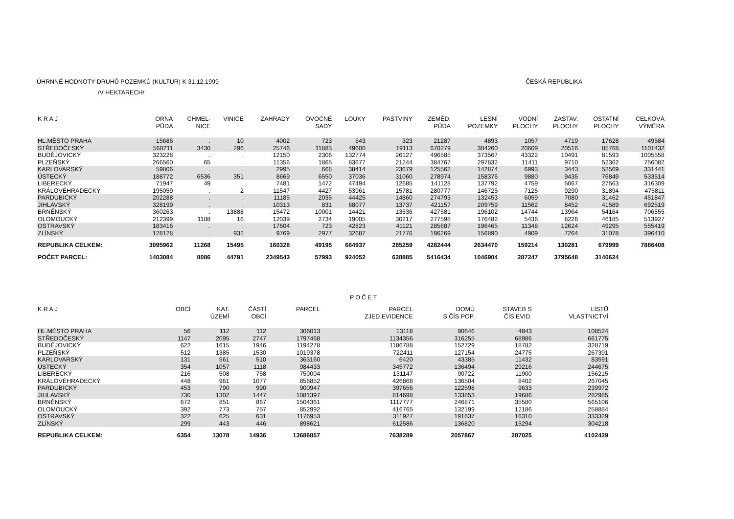ÚHRNNÉ HODNOTY DRUHŮ POZEMKŮ (KULTUR) K 31.12.1999 ČESKÁ REPUBLIKA
/V HEKTARECH/
| K R A J | ORNÁ PŮDA | CHMEL- NICE | VINICE | ZAHRADY | OVOCNÉ SADY | LOUKY | PASTVINY | ZEMĚD. PŮDA | LESNÍ POZEMKY | VODNÍ PLOCHY | ZASTAV. PLOCHY | OSTATNÍ PLOCHY | CELKOVÁ VÝMĚRA |
| --- | --- | --- | --- | --- | --- | --- | --- | --- | --- | --- | --- | --- | --- |
| HL.MĚSTO PRAHA | 15686 | . | 10 | 4002 | 723 | 543 | 323 | 21287 | 4893 | 1057 | 4719 | 17628 | 49584 |
| STŘEDOČESKÝ | 560211 | 3430 | 296 | 25746 | 11883 | 49600 | 19113 | 670279 | 304260 | 20609 | 20516 | 85768 | 1101432 |
| BUDĚJOVICKÝ | 323228 | . | . | 12150 | 2306 | 132774 | 26127 | 496585 | 373567 | 43322 | 10491 | 81593 | 1005558 |
| PLZEŇSKÝ | 266560 | 65 | . | 11356 | 1865 | 83677 | 21244 | 384767 | 297832 | 11411 | 9710 | 52362 | 756082 |
| KARLOVARSKÝ | 59806 | . | . | 2995 | 668 | 38414 | 23679 | 125562 | 142874 | 6993 | 3443 | 52569 | 331441 |
| ÚSTECKÝ | 188772 | 6536 | 351 | 8669 | 6550 | 37036 | 31060 | 278974 | 158376 | 9880 | 9435 | 76849 | 533514 |
| LIBERECKÝ | 71947 | 49 | . | 7481 | 1472 | 47494 | 12685 | 141128 | 137792 | 4759 | 5067 | 27563 | 316309 |
| KRÁLOVÉHRADECKÝ | 195059 | . | 2 | 11547 | 4427 | 53961 | 15781 | 280777 | 146725 | 7125 | 9290 | 31894 | 475811 |
| PARDUBICKÝ | 202288 | . | . | 11185 | 2035 | 44425 | 14860 | 274793 | 132453 | 6059 | 7080 | 31462 | 451847 |
| JIHLAVSKÝ | 328199 | . | . | 10313 | 831 | 68077 | 13737 | 421157 | 209759 | 11562 | 8452 | 41589 | 692519 |
| BRNĚNSKÝ | 360263 | . | 13888 | 15472 | 10001 | 14421 | 13536 | 427581 | 196102 | 14744 | 13964 | 54164 | 706555 |
| OLOMOUCKÝ | 212399 | 1188 | 16 | 12039 | 2734 | 19005 | 30217 | 277598 | 176482 | 5436 | 8226 | 46185 | 513927 |
| OSTRAVSKÝ | 183416 | . | . | 17604 | 723 | 42823 | 41121 | 285687 | 196465 | 11348 | 12624 | 49295 | 555419 |
| ZLÍNSKÝ | 128128 | . | 932 | 9769 | 2977 | 32687 | 21776 | 196269 | 156890 | 4909 | 7264 | 31078 | 396410 |
| REPUBLIKA CELKEM: | 3095962 | 11268 | 15495 | 160328 | 49195 | 664937 | 285259 | 4282444 | 2634470 | 159214 | 130281 | 679999 | 7886408 |
| POČET PARCEL: | 1403084 | 8086 | 44791 | 2349543 | 57993 | 924052 | 628885 | 5416434 | 1046904 | 287247 | 3795648 | 3140624 | |
POČET
| K R A J | OBCÍ | KAT. ÚZEMÍ | ČÁSTÍ OBCÍ | PARCEL | PARCEL ZJED.EVIDENCE | DOMŮ S ČÍS.POP. | STAVEB S ČÍS.EVID. | LISTŮ VLASTNICTVÍ |
| --- | --- | --- | --- | --- | --- | --- | --- | --- |
| HL.MĚSTO PRAHA | 56 | 112 | 112 | 306013 | 13118 | 90646 | 4843 | 108524 |
| STŘEDOČESKÝ | 1147 | 2095 | 2747 | 1797468 | 1134356 | 316255 | 68986 | 661775 |
| BUDĚJOVICKÝ | 622 | 1615 | 1946 | 1194278 | 1186788 | 152729 | 18782 | 328719 |
| PLZEŇSKÝ | 512 | 1385 | 1530 | 1019378 | 722411 | 127154 | 24775 | 267391 |
| KARLOVARSKÝ | 131 | 561 | 510 | 363160 | 6420 | 43385 | 11432 | 83591 |
| ÚSTECKÝ | 354 | 1057 | 1118 | 984433 | 345772 | 136494 | 29216 | 244675 |
| LIBERECKÝ | 216 | 508 | 758 | 750004 | 131147 | 90722 | 11900 | 156215 |
| KRÁLOVÉHRADECKÝ | 448 | 961 | 1077 | 856852 | 426868 | 136504 | 8402 | 267045 |
| PARDUBICKÝ | 453 | 790 | 990 | 900947 | 397656 | 122598 | 9633 | 239972 |
| JIHLAVSKÝ | 730 | 1302 | 1447 | 1081397 | 814698 | 133853 | 19686 | 282985 |
| BRNĚNSKÝ | 672 | 851 | 867 | 1504361 | 1117777 | 246871 | 35580 | 565106 |
| OLOMOUCKÝ | 392 | 773 | 757 | 852992 | 416765 | 132199 | 12186 | 258884 |
| OSTRAVSKÝ | 322 | 625 | 631 | 1176953 | 311927 | 191637 | 16310 | 333329 |
| ZLÍNSKÝ | 299 | 443 | 446 | 898621 | 612586 | 136820 | 15294 | 304218 |
| REPUBLIKA CELKEM: | 6354 | 13078 | 14936 | 13686857 | 7638289 | 2057867 | 287025 | 4102429 |